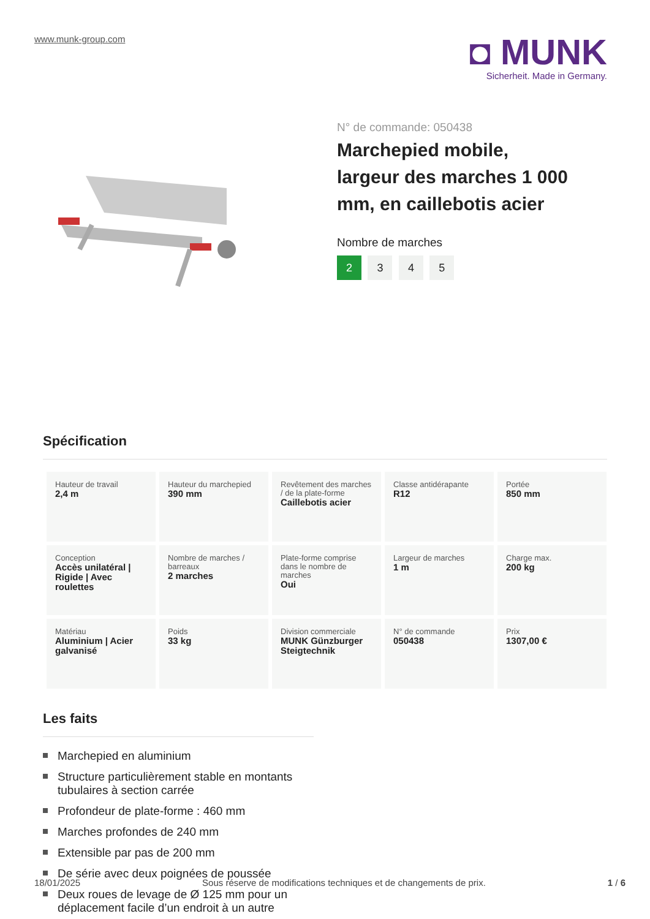www.munk-group.com
◘ MUNK
Sicherheit. Made in Germany.
N° de commande: 050438
Marchepied mobile, largeur des marches 1 000 mm, en caillebotis acier
Nombre de marches
2 3 4 5
Spécification
| Hauteur de travail 2,4 m | Hauteur du marchepied 390 mm | Revêtement des marches / de la plate-forme Caillebotis acier | Classe antidérapante R12 | Portée 850 mm |
| Conception Accès unilatéral / Rigide / Avec roulettes | Nombre de marches / barreaux 2 marches | Plate-forme comprise dans le nombre de marches Oui | Largeur de marches 1 m | Charge max. 200 kg |
| Matériau Aluminium / Acier galvanisé | Poids 33 kg | Division commerciale MUNK Günzburger Steigtechnik | N° de commande 050438 | Prix 1307,00 € |
Les faits
Marchepied en aluminium
Structure particulièrement stable en montants tubulaires à section carrée
Profondeur de plate-forme : 460 mm
Marches profondes de 240 mm
Extensible par pas de 200 mm
De série avec deux poignées de poussée
Deux roues de levage de Ø 125 mm pour un déplacement facile d’un endroit à un autre
18/01/2025 Sous réserve de modifications techniques et de changements de prix. 1 / 6